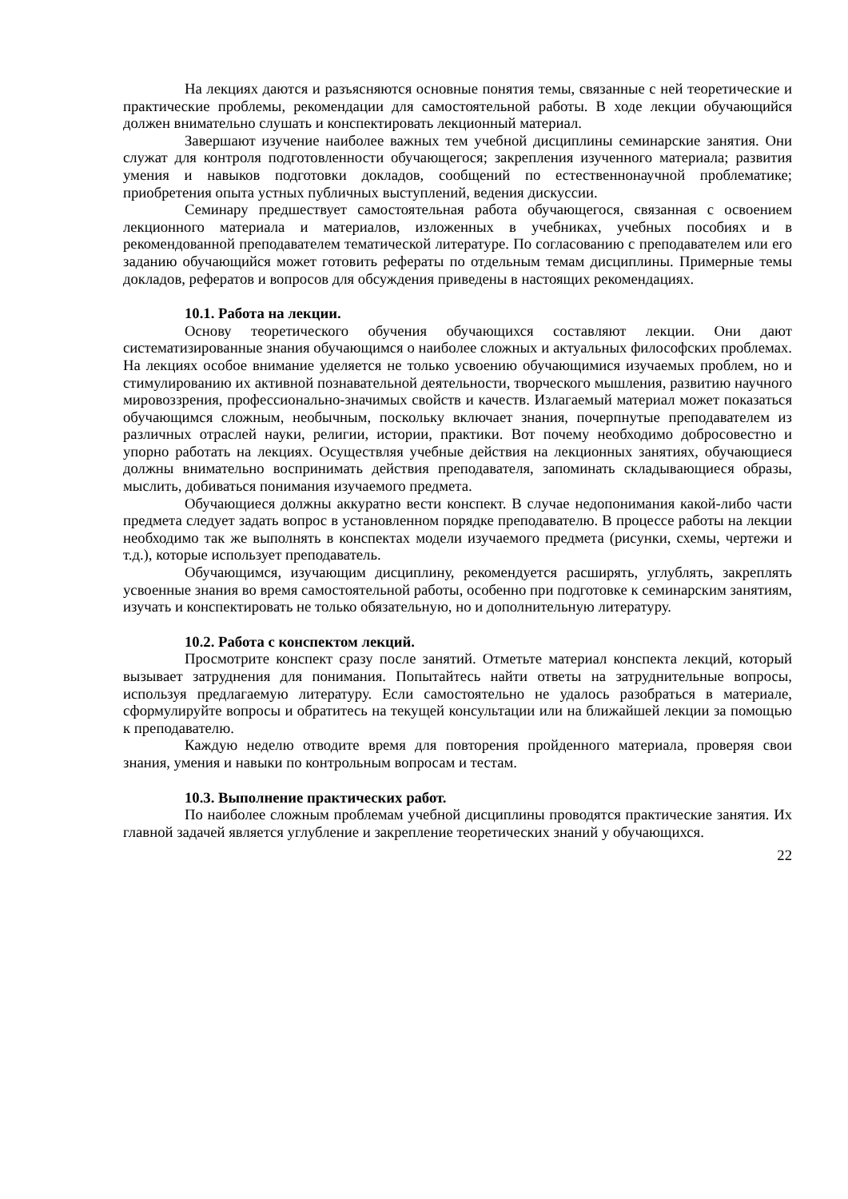На лекциях даются и разъясняются основные понятия темы, связанные с ней теоретические и практические проблемы, рекомендации для самостоятельной работы. В ходе лекции обучающийся должен внимательно слушать и конспектировать лекционный материал.
Завершают изучение наиболее важных тем учебной дисциплины семинарские занятия. Они служат для контроля подготовленности обучающегося; закрепления изученного материала; развития умения и навыков подготовки докладов, сообщений по естественнонаучной проблематике; приобретения опыта устных публичных выступлений, ведения дискуссии.
Семинару предшествует самостоятельная работа обучающегося, связанная с освоением лекционного материала и материалов, изложенных в учебниках, учебных пособиях и в рекомендованной преподавателем тематической литературе. По согласованию с преподавателем или его заданию обучающийся может готовить рефераты по отдельным темам дисциплины. Примерные темы докладов, рефератов и вопросов для обсуждения приведены в настоящих рекомендациях.
10.1. Работа на лекции.
Основу теоретического обучения обучающихся составляют лекции. Они дают систематизированные знания обучающимся о наиболее сложных и актуальных философских проблемах. На лекциях особое внимание уделяется не только усвоению обучающимися изучаемых проблем, но и стимулированию их активной познавательной деятельности, творческого мышления, развитию научного мировоззрения, профессионально-значимых свойств и качеств. Излагаемый материал может показаться обучающимся сложным, необычным, поскольку включает знания, почерпнутые преподавателем из различных отраслей науки, религии, истории, практики. Вот почему необходимо добросовестно и упорно работать на лекциях. Осуществляя учебные действия на лекционных занятиях, обучающиеся должны внимательно воспринимать действия преподавателя, запоминать складывающиеся образы, мыслить, добиваться понимания изучаемого предмета.
Обучающиеся должны аккуратно вести конспект. В случае недопонимания какой-либо части предмета следует задать вопрос в установленном порядке преподавателю. В процессе работы на лекции необходимо так же выполнять в конспектах модели изучаемого предмета (рисунки, схемы, чертежи и т.д.), которые использует преподаватель.
Обучающимся, изучающим дисциплину, рекомендуется расширять, углублять, закреплять усвоенные знания во время самостоятельной работы, особенно при подготовке к семинарским занятиям, изучать и конспектировать не только обязательную, но и дополнительную литературу.
10.2. Работа с конспектом лекций.
Просмотрите конспект сразу после занятий. Отметьте материал конспекта лекций, который вызывает затруднения для понимания. Попытайтесь найти ответы на затруднительные вопросы, используя предлагаемую литературу. Если самостоятельно не удалось разобраться в материале, сформулируйте вопросы и обратитесь на текущей консультации или на ближайшей лекции за помощью к преподавателю.
Каждую неделю отводите время для повторения пройденного материала, проверяя свои знания, умения и навыки по контрольным вопросам и тестам.
10.3. Выполнение практических работ.
По наиболее сложным проблемам учебной дисциплины проводятся практические занятия. Их главной задачей является углубление и закрепление теоретических знаний у обучающихся.
22